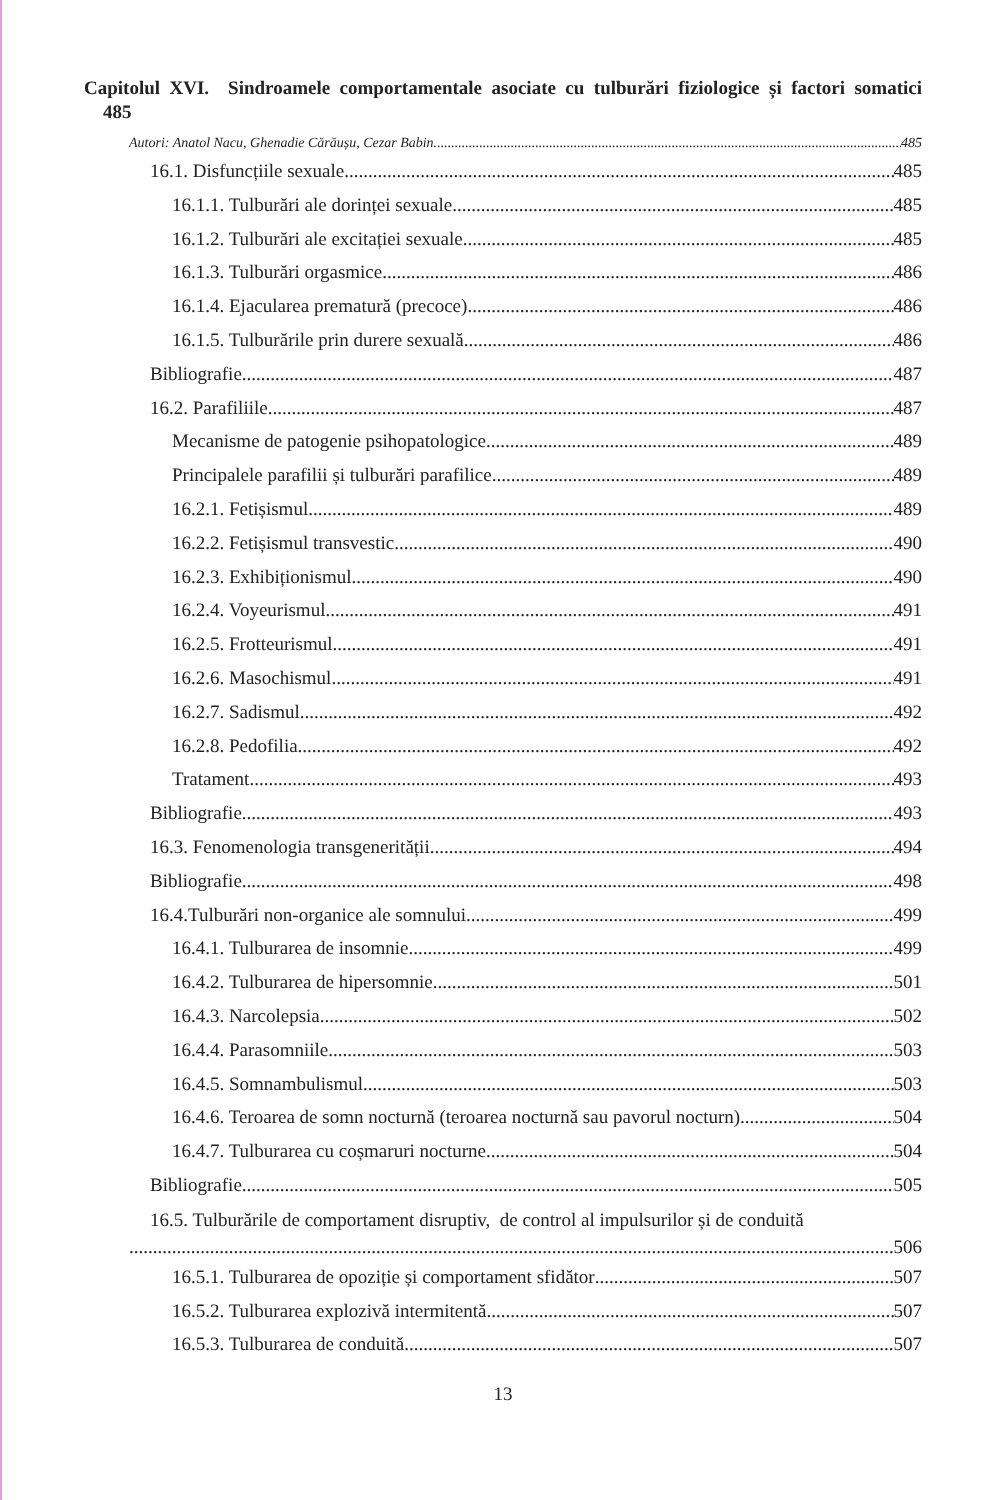Capitolul XVI. Sindroamele comportamentale asociate cu tulburări fiziologice și factori somatici 485
Autori: Anatol Nacu, Ghenadie Cărăușu, Cezar Babin. 485
16.1. Disfuncțiile sexuale 485
16.1.1. Tulburări ale dorinței sexuale 485
16.1.2. Tulburări ale excitației sexuale 485
16.1.3. Tulburări orgasmice 486
16.1.4. Ejacularea prematură (precoce) 486
16.1.5. Tulburările prin durere sexuală 486
Bibliografie. 487
16.2. Parafiliile 487
Mecanisme de patogenie psihopatologice 489
Principalele parafilii și tulburări parafilice 489
16.2.1. Fetișismul 489
16.2.2. Fetișismul transvestic 490
16.2.3. Exhibiționismul 490
16.2.4. Voyeurismul 491
16.2.5. Frotteurismul 491
16.2.6. Masochismul 491
16.2.7. Sadismul 492
16.2.8. Pedofilia 492
Tratament 493
Bibliografie. 493
16.3. Fenomenologia transgenerității 494
Bibliografie. 498
16.4.Tulburări non-organice ale somnului 499
16.4.1. Tulburarea de insomnie 499
16.4.2. Tulburarea de hipersomnie 501
16.4.3. Narcolepsia 502
16.4.4. Parasomniile 503
16.4.5. Somnambulismul. 503
16.4.6. Teroarea de somn nocturnă (teroarea nocturnă sau pavorul nocturn) 504
16.4.7. Tulburarea cu coșmaruri nocturne 504
Bibliografie. 505
16.5. Tulburările de comportament disruptiv, de control al impulsurilor și de conduită
506
16.5.1. Tulburarea de opoziție și comportament sfidător 507
16.5.2. Tulburarea explozivă intermitentă 507
16.5.3. Tulburarea de conduită 507
13